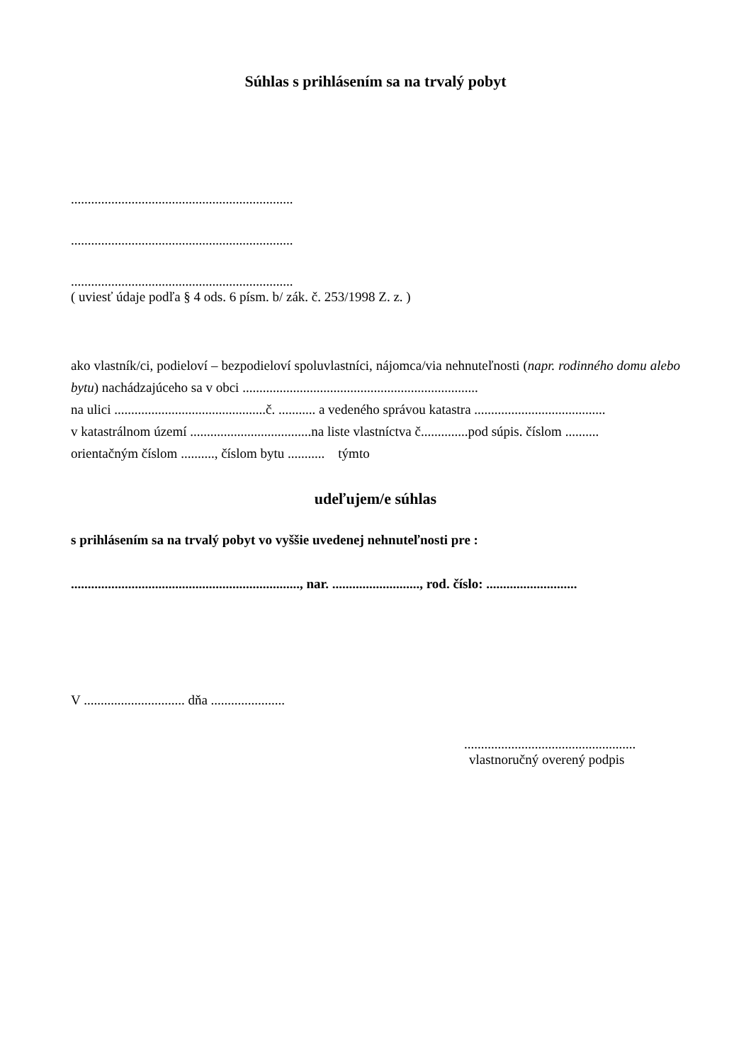Súhlas s prihlásením sa na trvalý pobyt
..................................................................
..................................................................
..................................................................
( uviesť údaje podľa § 4 ods. 6 písm. b/ zák. č. 253/1998 Z. z. )
ako vlastník/ci, podieloví – bezpodieloví spoluvlastníci, nájomca/via nehnuteľnosti (napr. rodinného domu alebo bytu) nachádzajúceho sa v obci ......................................................................
na ulici .............................................č. ........... a vedeného správou katastra .......................................
v katastrálnom území ....................................na liste vlastníctva č..............pod súpis. číslom ..........
orientačným číslom .........., číslom bytu ........... týmto
udeľujem/e súhlas
s prihlásením sa na trvalý pobyt vo vyššie uvedenej nehnuteľnosti pre :
...................................................................., nar. .........................., rod. číslo: ...........................
V .............................. dňa ......................
...................................................
vlastnoručný overený podpis